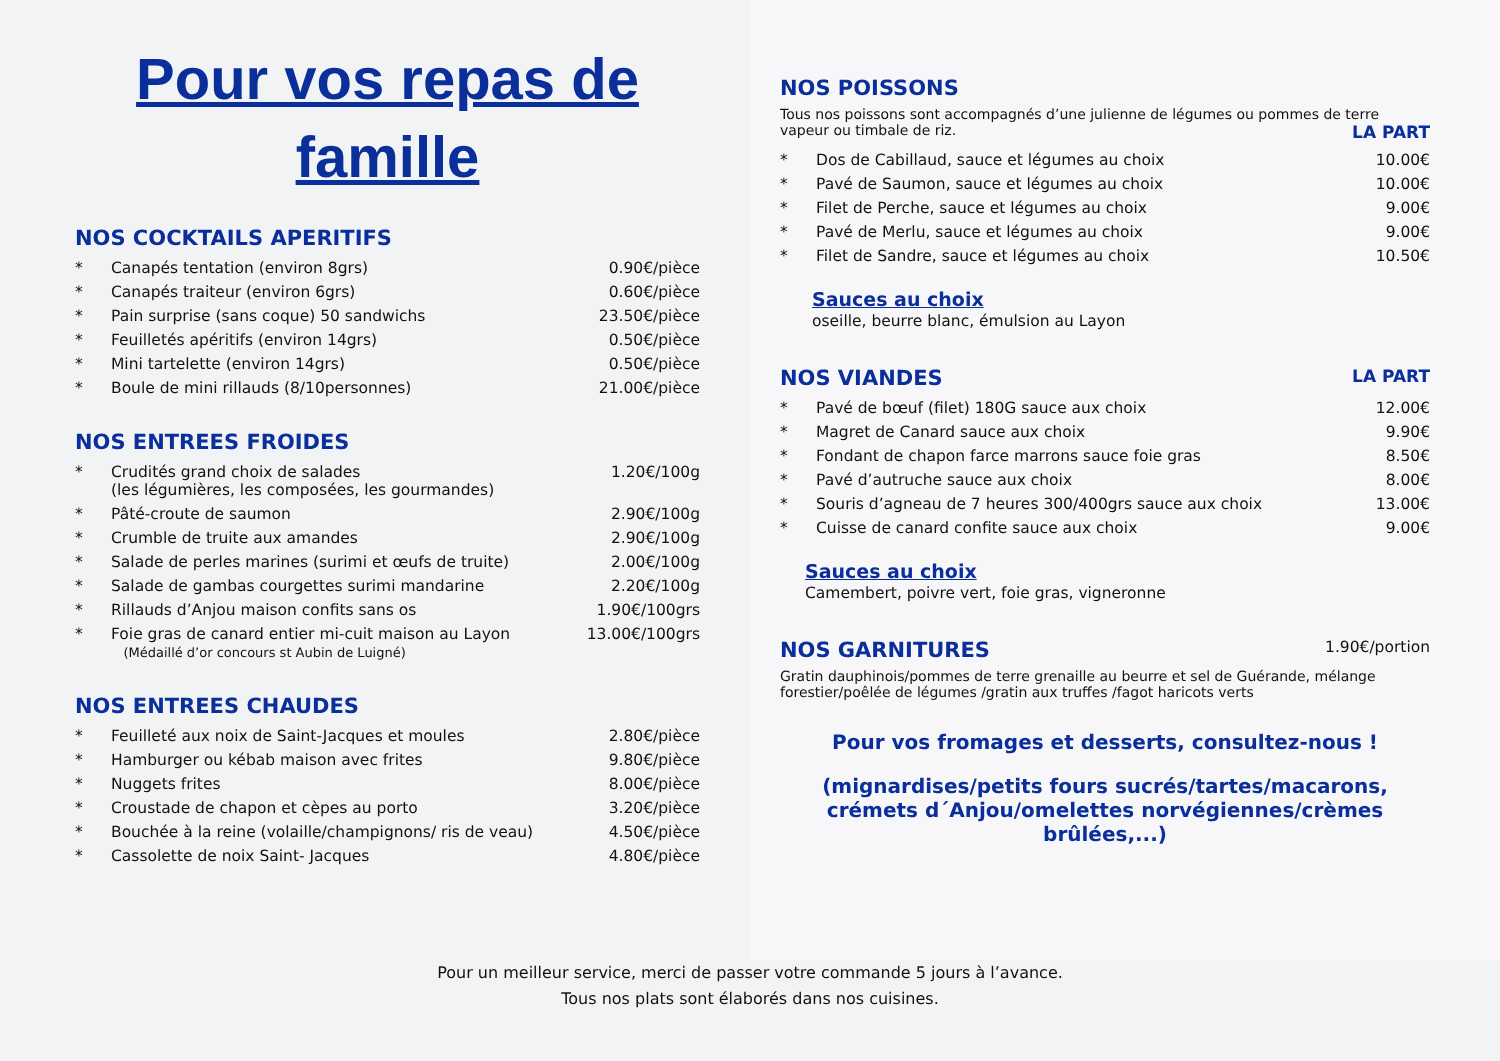Pour vos repas de famille
NOS COCKTAILS APERITIFS
| * | Canapés tentation (environ 8grs) | 0.90€/pièce |
| * | Canapés traiteur (environ 6grs) | 0.60€/pièce |
| * | Pain surprise (sans coque) 50 sandwichs | 23.50€/pièce |
| * | Feuilletés apéritifs (environ 14grs) | 0.50€/pièce |
| * | Mini tartelette (environ 14grs) | 0.50€/pièce |
| * | Boule de mini rillauds (8/10personnes) | 21.00€/pièce |
NOS ENTREES FROIDES
| * | Crudités grand choix de salades (les légumières, les composées, les gourmandes) | 1.20€/100g |
| * | Pâté-croute de saumon | 2.90€/100g |
| * | Crumble de truite aux amandes | 2.90€/100g |
| * | Salade de perles marines (surimi et œufs de truite) | 2.00€/100g |
| * | Salade de gambas courgettes surimi mandarine | 2.20€/100g |
| * | Rillauds d’Anjou maison confits sans os | 1.90€/100grs |
| * | Foie gras de canard entier mi-cuit maison au Layon (Médaillé d’or concours st Aubin de Luigné) | 13.00€/100grs |
NOS ENTREES CHAUDES
| * | Feuilleté aux noix de Saint-Jacques et moules | 2.80€/pièce |
| * | Hamburger ou kébab maison avec frites | 9.80€/pièce |
| * | Nuggets frites | 8.00€/pièce |
| * | Croustade de chapon et cèpes au porto | 3.20€/pièce |
| * | Bouchée à la reine (volaille/champignons/ ris de veau) | 4.50€/pièce |
| * | Cassolette de noix Saint- Jacques | 4.80€/pièce |
NOS POISSONS
Tous nos poissons sont accompagnés d’une julienne de légumes ou pommes de terre vapeur ou timbale de riz. LA PART
| * | Dos de Cabillaud, sauce et légumes au choix | 10.00€ |
| * | Pavé de Saumon, sauce et légumes au choix | 10.00€ |
| * | Filet de Perche, sauce et légumes au choix | 9.00€ |
| * | Pavé de Merlu, sauce et légumes au choix | 9.00€ |
| * | Filet de Sandre, sauce et légumes au choix | 10.50€ |
Sauces au choix
oseille, beurre blanc, émulsion au Layon
NOS VIANDES LA PART
| * | Pavé de bœuf (filet) 180G sauce aux choix | 12.00€ |
| * | Magret de Canard sauce aux choix | 9.90€ |
| * | Fondant de chapon farce marrons sauce foie gras | 8.50€ |
| * | Pavé d’autruche sauce aux choix | 8.00€ |
| * | Souris d’agneau de 7 heures 300/400grs sauce aux choix | 13.00€ |
| * | Cuisse de canard confite sauce aux choix | 9.00€ |
Sauces au choix
Camembert, poivre vert, foie gras, vigneronne
NOS GARNITURES 1.90€/portion
Gratin dauphinois/pommes de terre grenaille au beurre et sel de Guérande, mélange forestier/poêlée de légumes /gratin aux truffes /fagot haricots verts
Pour vos fromages et desserts, consultez-nous !
(mignardises/petits fours sucrés/tartes/macarons,
crémets d´Anjou/omelettes norvégiennes/crèmes brûlées,...)
Pour un meilleur service, merci de passer votre commande 5 jours à l’avance.
Tous nos plats sont élaborés dans nos cuisines.